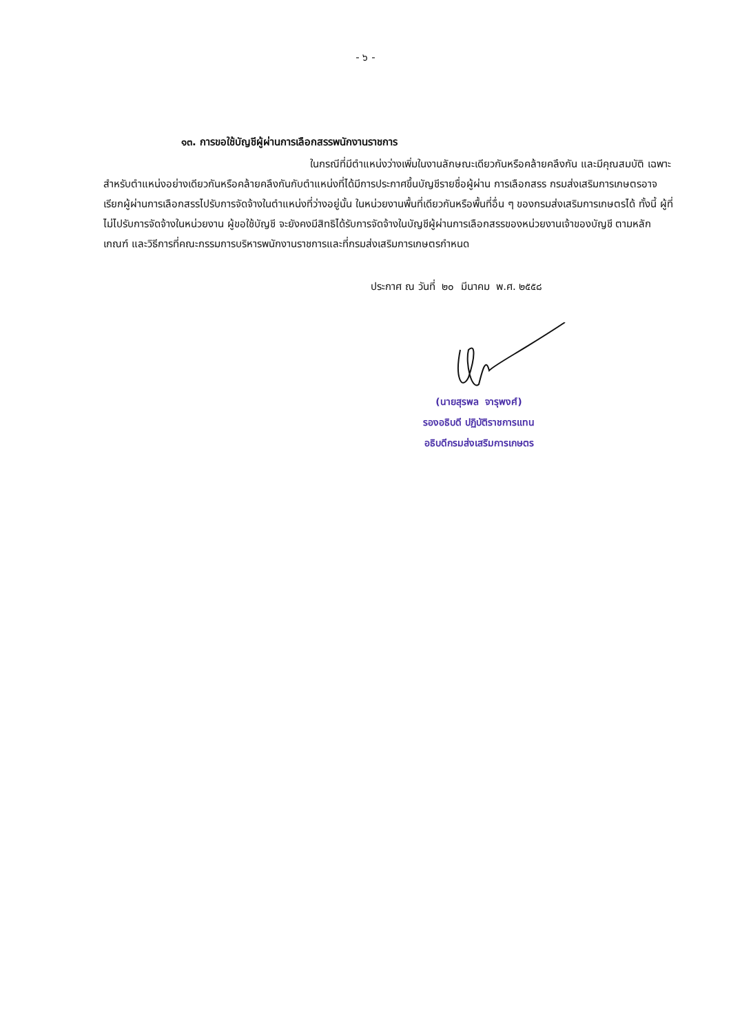- ๖ -
๑๓. การขอใช้บัญชีผู้ผ่านการเลือกสรรพนักงานราชการ
ในกรณีที่มีตำแหน่งว่างเพิ่มในงานลักษณะเดียวกันหรือคล้ายคลึงกัน และมีคุณสมบัติ เฉพาะสำหรับตำแหน่งอย่างเดียวกันหรือคล้ายคลึงกันกับตำแหน่งที่ได้มีการประกาศขึ้นบัญชีรายชื่อผู้ผ่าน การเลือกสรร กรมส่งเสริมการเกษตรอาจเรียกผู้ผ่านการเลือกสรรไปรับการจัดจ้างในตำแหน่งที่ว่างอยู่นั้น ในหน่วยงานพื้นที่เดียวกันหรือพื้นที่อื่น ๆ ของกรมส่งเสริมการเกษตรได้ ทั้งนี้ ผู้ที่ไม่ไปรับการจัดจ้างในหน่วยงาน ผู้ขอใช้บัญชี จะยังคงมีสิทธิได้รับการจัดจ้างในบัญชีผู้ผ่านการเลือกสรรของหน่วยงานเจ้าของบัญชี ตามหลักเกณฑ์ และวิธีการที่คณะกรรมการบริหารพนักงานราชการและที่กรมส่งเสริมการเกษตรกำหนด
ประกาศ ณ วันที่ ๒๐ มีนาคม พ.ศ. ๒๕๕๘
(นายสุรพล จารุพงศ์)
รองอธิบดี ปฏิบัติราชการแทน
อธิบดีกรมส่งเสริมการเกษตร